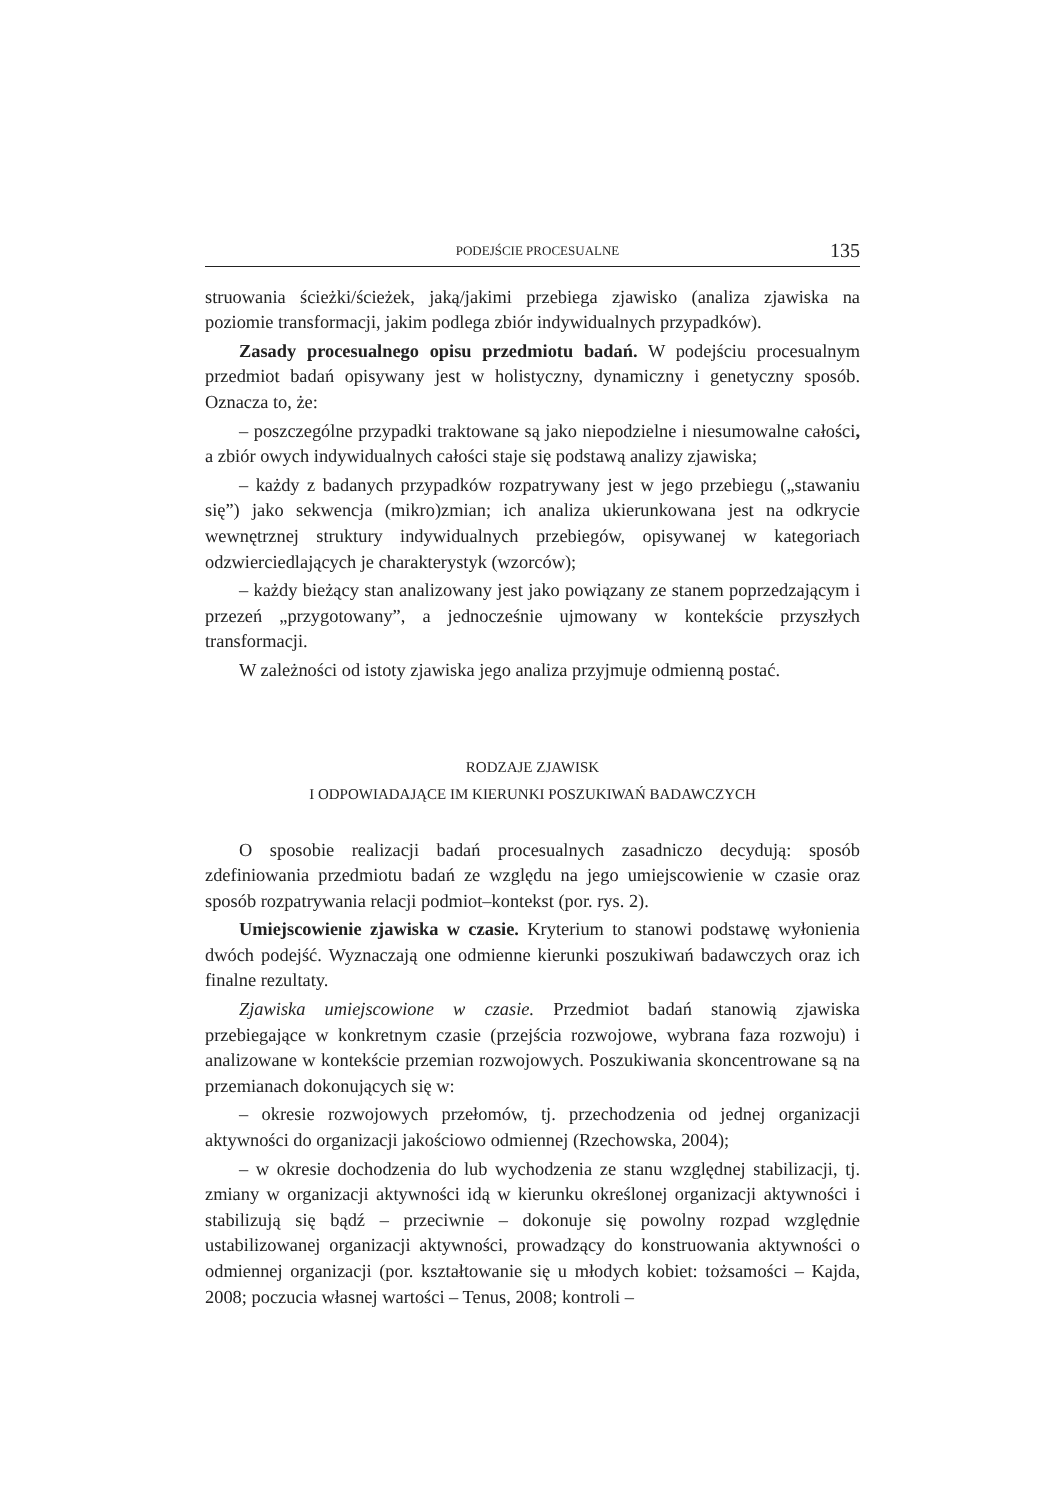PODEJŚCIE PROCESUALNE 135
struowania ścieżki/ścieżek, jaką/jakimi przebiega zjawisko (analiza zjawiska na poziomie transformacji, jakim podlega zbiór indywidualnych przypadków).
Zasady procesualnego opisu przedmiotu badań. W podejściu procesualnym przedmiot badań opisywany jest w holistyczny, dynamiczny i genetyczny sposób. Oznacza to, że:
– poszczególne przypadki traktowane są jako niepodzielne i niesumowalne całości, a zbiór owych indywidualnych całości staje się podstawą analizy zjawiska;
– każdy z badanych przypadków rozpatrywany jest w jego przebiegu („stawaniu się”) jako sekwencja (mikro)zmian; ich analiza ukierunkowana jest na odkrycie wewnętrznej struktury indywidualnych przebiegów, opisywanej w kategoriach odzwierciedlających je charakterystyk (wzorców);
– każdy bieżący stan analizowany jest jako powiązany ze stanem poprzedzającym i przezeń „przygotowany”, a jednocześnie ujmowany w kontekście przyszłych transformacji.
W zależności od istoty zjawiska jego analiza przyjmuje odmienną postać.
RODZAJE ZJAWISK
I ODPOWIADAJĄCE IM KIERUNKI POSZUKIWAŃ BADAWCZYCH
O sposobie realizacji badań procesualnych zasadniczo decydują: sposób zdefiniowania przedmiotu badań ze względu na jego umiejscowienie w czasie oraz sposób rozpatrywania relacji podmiot–kontekst (por. rys. 2).
Umiejscowienie zjawiska w czasie. Kryterium to stanowi podstawę wyłonienia dwóch podejść. Wyznaczają one odmienne kierunki poszukiwań badawczych oraz ich finalne rezultaty.
Zjawiska umiejscowione w czasie. Przedmiot badań stanowią zjawiska przebiegające w konkretnym czasie (przejścia rozwojowe, wybrana faza rozwoju) i analizowane w kontekście przemian rozwojowych. Poszukiwania skoncentrowane są na przemianach dokonujących się w:
– okresie rozwojowych przełomów, tj. przechodzenia od jednej organizacji aktywności do organizacji jakościowo odmiennej (Rzechowska, 2004);
– w okresie dochodzenia do lub wychodzenia ze stanu względnej stabilizacji, tj. zmiany w organizacji aktywności idą w kierunku określonej organizacji aktywności i stabilizują się bądź – przeciwnie – dokonuje się powolny rozpad względnie ustabilizowanej organizacji aktywności, prowadzący do konstruowania aktywności o odmiennej organizacji (por. kształtowanie się u młodych kobiet: tożsamości – Kajda, 2008; poczucia własnej wartości – Tenus, 2008; kontroli –